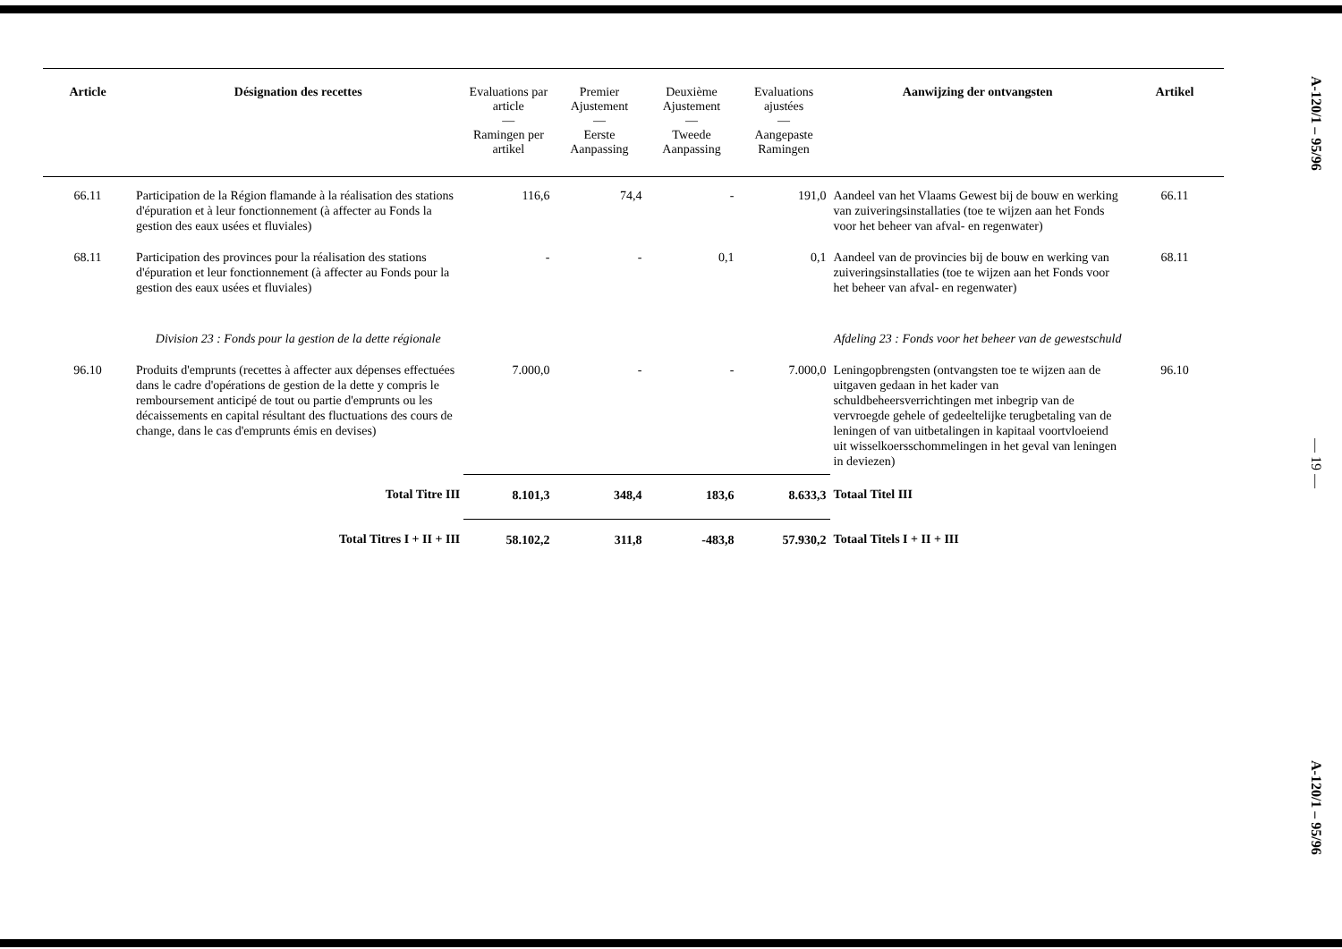| Article | Désignation des recettes | Evaluations par article — Ramingen per artikel | Premier Ajustement — Eerste Aanpassing | Deuxième Ajustement — Tweede Aanpassing | Evaluations ajustées — Aangepaste Ramingen | Aanwijzing der ontvangsten | Artikel |
| --- | --- | --- | --- | --- | --- | --- | --- |
| 66.11 | Participation de la Région flamande à la réalisation des stations d'épuration et à leur fonctionnement (à affecter au Fonds la gestion des eaux usées et fluviales) | 116,6 | 74,4 | - | 191,0 | Aandeel van het Vlaams Gewest bij de bouw en werking van zuiveringsinstallaties (toe te wijzen aan het Fonds voor het beheer van afval- en regenwater) | 66.11 |
| 68.11 | Participation des provinces pour la réalisation des stations d'épuration et leur fonctionnement (à affecter au Fonds pour la gestion des eaux usées et fluviales) | - | - | 0,1 | 0,1 | Aandeel van de provincies bij de bouw en werking van zuiveringsinstallaties (toe te wijzen aan het Fonds voor het beheer van afval- en regenwater) | 68.11 |
| | Division 23 : Fonds pour la gestion de la dette régionale | | | | | Afdeling 23 : Fonds voor het beheer van de gewestschuld | |
| 96.10 | Produits d'emprunts (recettes à affecter aux dépenses effectuées dans le cadre d'opérations de gestion de la dette y compris le remboursement anticipé de tout ou partie d'emprunts ou les décaissements en capital résultant des fluctuations des cours de change, dans le cas d'emprunts émis en devises) | 7.000,0 | - | - | 7.000,0 | Leningopbrengsten (ontvangsten toe te wijzen aan de uitgaven gedaan in het kader van schuldbeheersverrichtingen met inbegrip van de vervroegde gehele of gedeeltelijke terugbetaling van de leningen of van uitbetalingen in kapitaal voortvloeiend uit wisselkoersschommelingen in het geval van leningen in deviezen) | 96.10 |
| | Total Titre III | 8.101,3 | 348,4 | 183,6 | 8.633,3 | Totaal Titel III | |
| | Total Titres I + II + III | 58.102,2 | 311,8 | -483,8 | 57.930,2 | Totaal Titels I + II + III | |
A-120/1 – 95/96
— 19 —
A-120/1 – 95/96